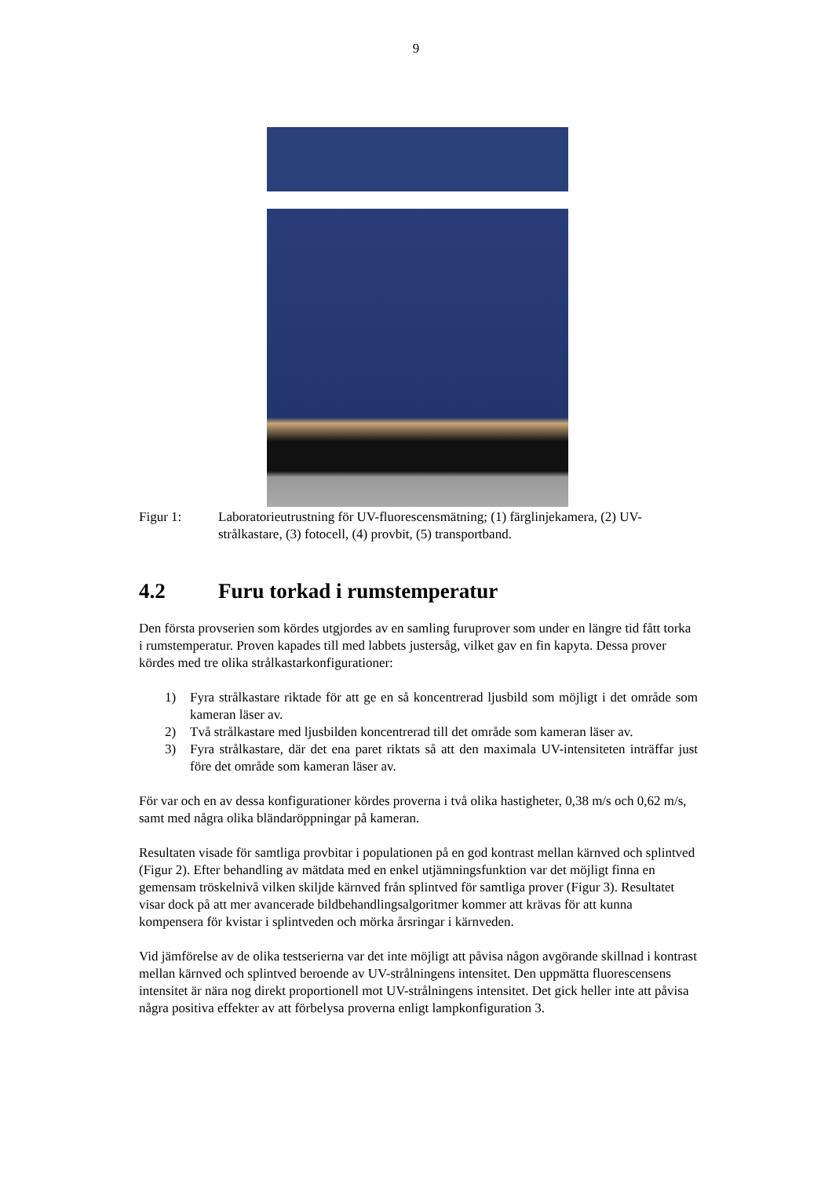9
Figur 1: Laboratorieutrustning för UV-fluorescensmätning; (1) färglinjekamera, (2) UV-strålkastare, (3) fotocell, (4) provbit, (5) transportband.
4.2 Furu torkad i rumstemperatur
Den första provserien som kördes utgjordes av en samling furuprover som under en längre tid fått torka i rumstemperatur. Proven kapades till med labbets justersåg, vilket gav en fin kapyta. Dessa prover kördes med tre olika strålkastarkonfigurationer:
1) Fyra strålkastare riktade för att ge en så koncentrerad ljusbild som möjligt i det område som kameran läser av.
2) Två strålkastare med ljusbilden koncentrerad till det område som kameran läser av.
3) Fyra strålkastare, där det ena paret riktats så att den maximala UV-intensiteten inträffar just före det område som kameran läser av.
För var och en av dessa konfigurationer kördes proverna i två olika hastigheter, 0,38 m/s och 0,62 m/s, samt med några olika bländaröppningar på kameran.
Resultaten visade för samtliga provbitar i populationen på en god kontrast mellan kärnved och splintved (Figur 2). Efter behandling av mätdata med en enkel utjämningsfunktion var det möjligt finna en gemensam tröskelnivå vilken skiljde kärnved från splintved för samtliga prover (Figur 3). Resultatet visar dock på att mer avancerade bildbehandlingsalgoritmer kommer att krävas för att kunna kompensera för kvistar i splintveden och mörka årsringar i kärnveden.
Vid jämförelse av de olika testserierna var det inte möjligt att påvisa någon avgörande skillnad i kontrast mellan kärnved och splintved beroende av UV-strålningens intensitet. Den uppmätta fluorescensens intensitet är nära nog direkt proportionell mot UV-strålningens intensitet. Det gick heller inte att påvisa några positiva effekter av att förbelysa proverna enligt lampkonfiguration 3.